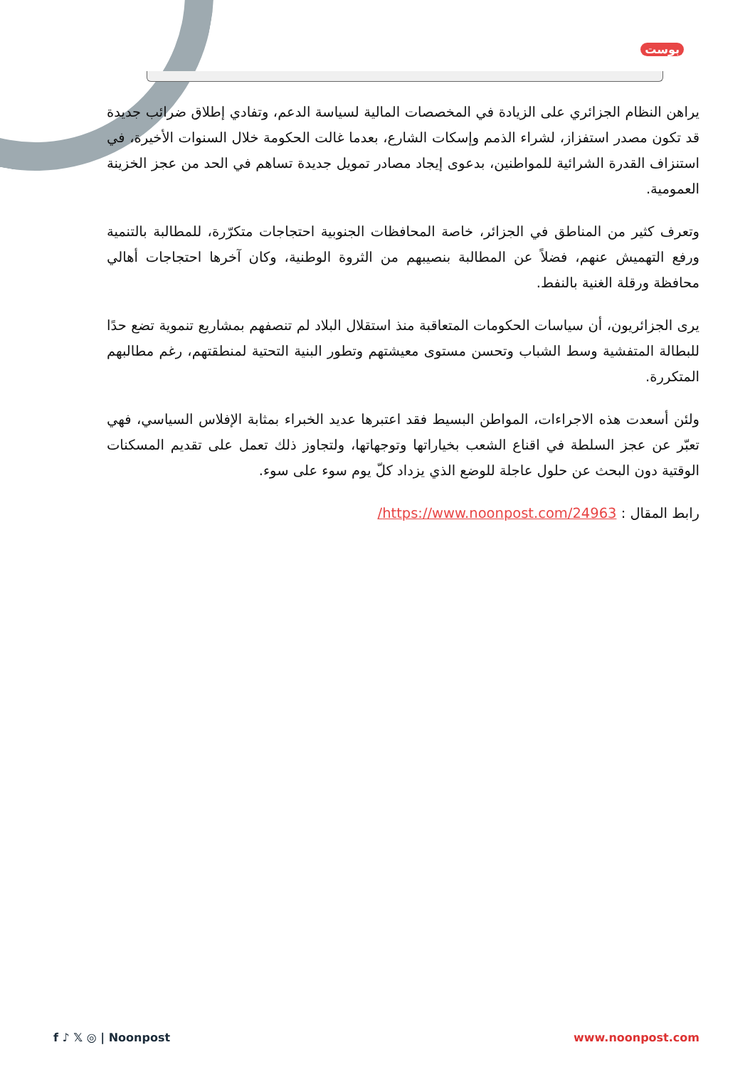بوست
يراهن النظام الجزائري على الزيادة في المخصصات المالية لسياسة الدعم، وتفادي إطلاق ضرائب جديدة قد تكون مصدر استفزاز، لشراء الذمم وإسكات الشارع، بعدما غالت الحكومة خلال السنوات الأخيرة، في استنزاف القدرة الشرائية للمواطنين، بدعوى إيجاد مصادر تمويل جديدة تساهم في الحد من عجز الخزينة العمومية.
وتعرف كثير من المناطق في الجزائر، خاصة المحافظات الجنوبية احتجاجات متكرّرة، للمطالبة بالتنمية ورفع التهميش عنهم، فضلاً عن المطالبة بنصيبهم من الثروة الوطنية، وكان آخرها احتجاجات أهالي محافظة ورقلة الغنية بالنفط.
يرى الجزائريون، أن سياسات الحكومات المتعاقبة منذ استقلال البلاد لم تنصفهم بمشاريع تنموية تضع حدًا للبطالة المتفشية وسط الشباب وتحسن مستوى معيشتهم وتطور البنية التحتية لمنطقتهم، رغم مطالبهم المتكررة.
ولئن أسعدت هذه الاجراءات، المواطن البسيط فقد اعتبرها عديد الخبراء بمثابة الإفلاس السياسي، فهي تعبّر عن عجز السلطة في اقناع الشعب بخياراتها وتوجهاتها، ولتجاوز ذلك تعمل على تقديم المسكنات الوقتية دون البحث عن حلول عاجلة للوضع الذي يزداد كلّ يوم سوء على سوء.
رابط المقال : https://www.noonpost.com/24963/
f ♪ 𝕏 ◎ | Noonpost www.noonpost.com